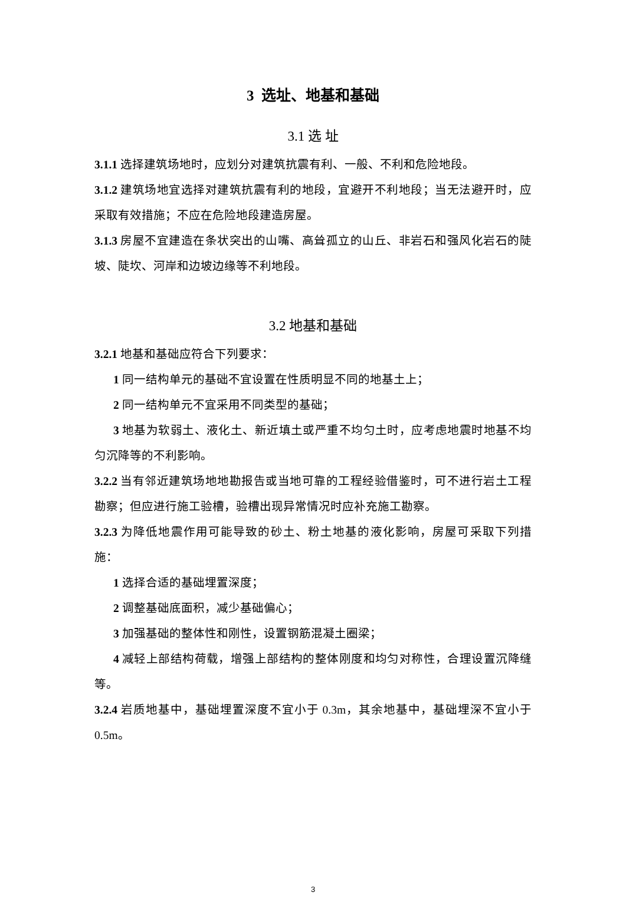3 选址、地基和基础
3.1 选 址
3.1.1 选择建筑场地时，应划分对建筑抗震有利、一般、不利和危险地段。
3.1.2 建筑场地宜选择对建筑抗震有利的地段，宜避开不利地段；当无法避开时，应采取有效措施；不应在危险地段建造房屋。
3.1.3 房屋不宜建造在条状突出的山嘴、高耸孤立的山丘、非岩石和强风化岩石的陡坡、陡坎、河岸和边坡边缘等不利地段。
3.2 地基和基础
3.2.1 地基和基础应符合下列要求：
1 同一结构单元的基础不宜设置在性质明显不同的地基土上；
2 同一结构单元不宜采用不同类型的基础；
3 地基为软弱土、液化土、新近填土或严重不均匀土时，应考虑地震时地基不均匀沉降等的不利影响。
3.2.2 当有邻近建筑场地地勘报告或当地可靠的工程经验借鉴时，可不进行岩土工程勘察；但应进行施工验槽，验槽出现异常情况时应补充施工勘察。
3.2.3 为降低地震作用可能导致的砂土、粉土地基的液化影响，房屋可采取下列措施：
1 选择合适的基础埋置深度；
2 调整基础底面积，减少基础偏心；
3 加强基础的整体性和刚性，设置钢筋混凝土圈梁；
4 减轻上部结构荷载，增强上部结构的整体刚度和均匀对称性，合理设置沉降缝等。
3.2.4 岩质地基中，基础埋置深度不宜小于 0.3m，其余地基中，基础埋深不宜小于 0.5m。
3